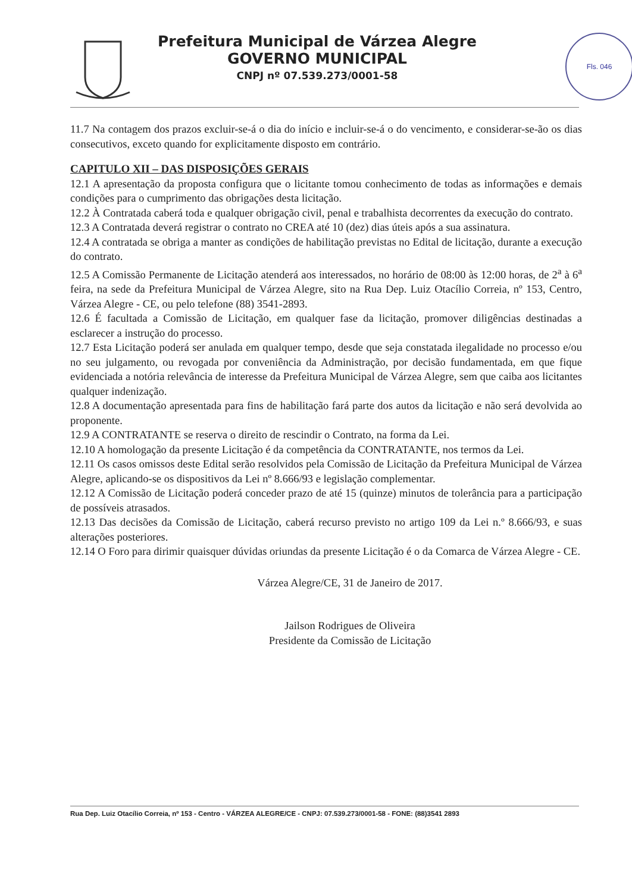Prefeitura Municipal de Várzea Alegre
GOVERNO MUNICIPAL
CNPJ nº 07.539.273/0001-58
Fls. 046
11.7 Na contagem dos prazos excluir-se-á o dia do início e incluir-se-á o do vencimento, e considerar-se-ão os dias consecutivos, exceto quando for explicitamente disposto em contrário.
CAPITULO XII – DAS DISPOSIÇÕES GERAIS
12.1 A apresentação da proposta configura que o licitante tomou conhecimento de todas as informações e demais condições para o cumprimento das obrigações desta licitação.
12.2 À Contratada caberá toda e qualquer obrigação civil, penal e trabalhista decorrentes da execução do contrato.
12.3 A Contratada deverá registrar o contrato no CREA até 10 (dez) dias úteis após a sua assinatura.
12.4 A contratada se obriga a manter as condições de habilitação previstas no Edital de licitação, durante a execução do contrato.
12.5 A Comissão Permanente de Licitação atenderá aos interessados, no horário de 08:00 às 12:00 horas, de 2<sup>a</sup> à 6<sup>a</sup> feira, na sede da Prefeitura Municipal de Várzea Alegre, sito na Rua Dep. Luiz Otacílio Correia, nº 153, Centro, Várzea Alegre - CE, ou pelo telefone (88) 3541-2893.
12.6 É facultada a Comissão de Licitação, em qualquer fase da licitação, promover diligências destinadas a esclarecer a instrução do processo.
12.7 Esta Licitação poderá ser anulada em qualquer tempo, desde que seja constatada ilegalidade no processo e/ou no seu julgamento, ou revogada por conveniência da Administração, por decisão fundamentada, em que fique evidenciada a notória relevância de interesse da Prefeitura Municipal de Várzea Alegre, sem que caiba aos licitantes qualquer indenização.
12.8 A documentação apresentada para fins de habilitação fará parte dos autos da licitação e não será devolvida ao proponente.
12.9 A CONTRATANTE se reserva o direito de rescindir o Contrato, na forma da Lei.
12.10 A homologação da presente Licitação é da competência da CONTRATANTE, nos termos da Lei.
12.11 Os casos omissos deste Edital serão resolvidos pela Comissão de Licitação da Prefeitura Municipal de Várzea Alegre, aplicando-se os dispositivos da Lei nº 8.666/93 e legislação complementar.
12.12 A Comissão de Licitação poderá conceder prazo de até 15 (quinze) minutos de tolerância para a participação de possíveis atrasados.
12.13 Das decisões da Comissão de Licitação, caberá recurso previsto no artigo 109 da Lei n.º 8.666/93, e suas alterações posteriores.
12.14 O Foro para dirimir quaisquer dúvidas oriundas da presente Licitação é o da Comarca de Várzea Alegre - CE.
Várzea Alegre/CE, 31 de Janeiro de 2017.
Jailson Rodrigues de Oliveira
Presidente da Comissão de Licitação
Rua Dep. Luiz Otacílio Correia, nº 153 - Centro - VÁRZEA ALEGRE/CE - CNPJ: 07.539.273/0001-58 - FONE: (88)3541 2893